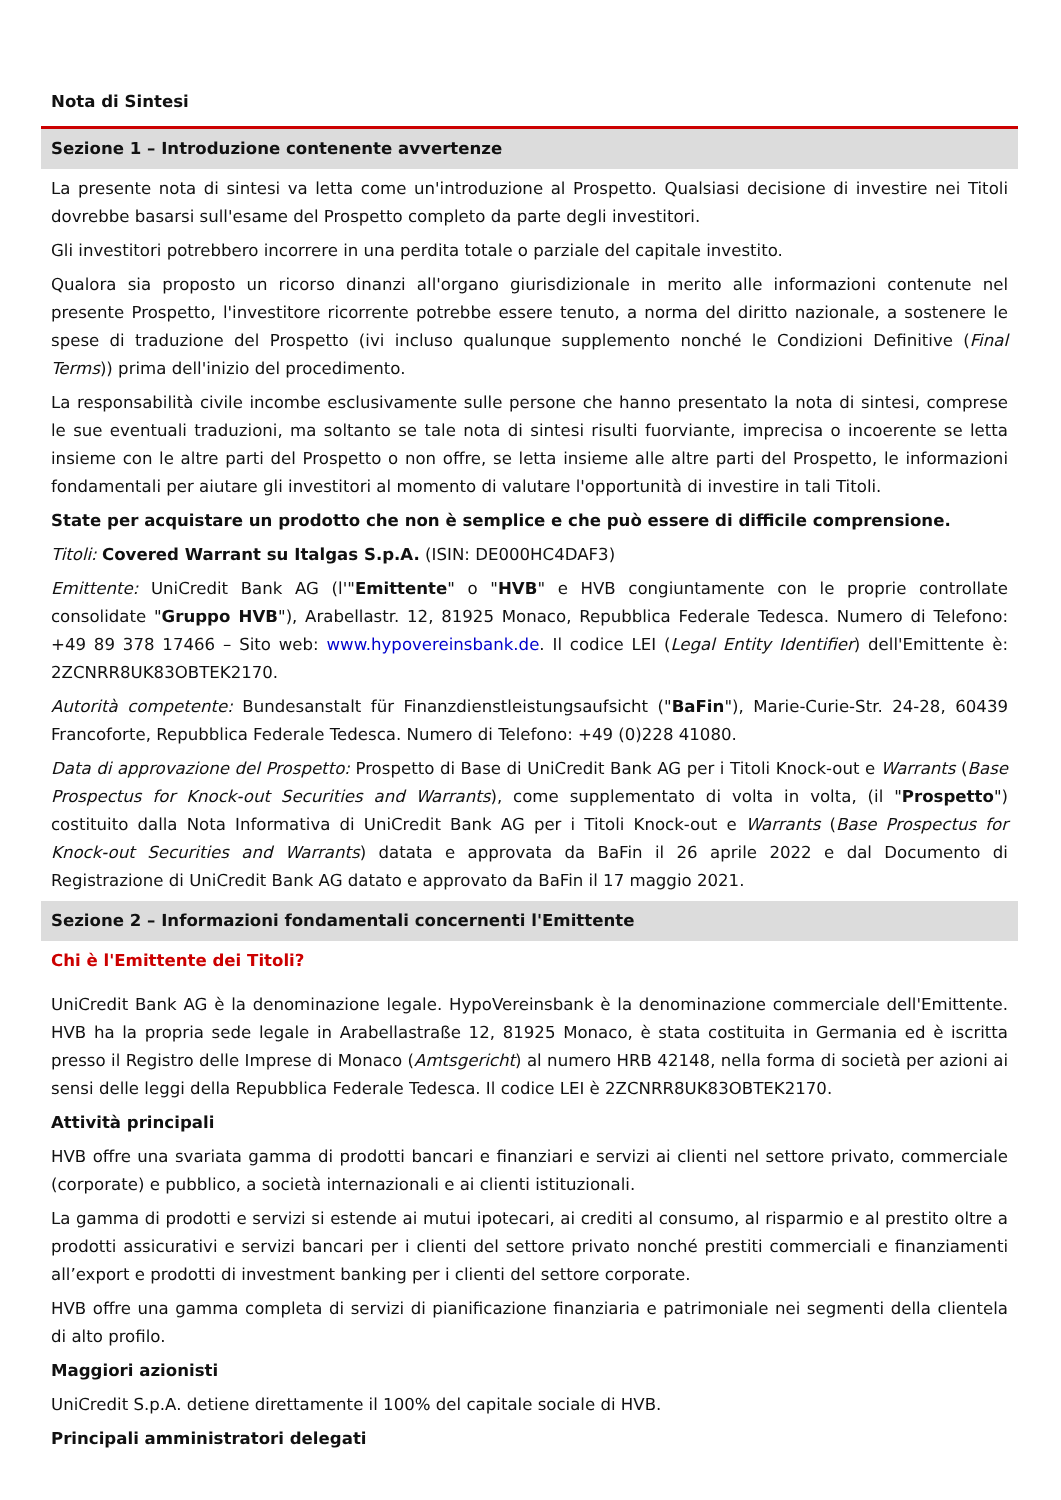Nota di Sintesi
Sezione 1 – Introduzione contenente avvertenze
La presente nota di sintesi va letta come un'introduzione al Prospetto. Qualsiasi decisione di investire nei Titoli dovrebbe basarsi sull'esame del Prospetto completo da parte degli investitori.
Gli investitori potrebbero incorrere in una perdita totale o parziale del capitale investito.
Qualora sia proposto un ricorso dinanzi all'organo giurisdizionale in merito alle informazioni contenute nel presente Prospetto, l'investitore ricorrente potrebbe essere tenuto, a norma del diritto nazionale, a sostenere le spese di traduzione del Prospetto (ivi incluso qualunque supplemento nonché le Condizioni Definitive (Final Terms)) prima dell'inizio del procedimento.
La responsabilità civile incombe esclusivamente sulle persone che hanno presentato la nota di sintesi, comprese le sue eventuali traduzioni, ma soltanto se tale nota di sintesi risulti fuorviante, imprecisa o incoerente se letta insieme con le altre parti del Prospetto o non offre, se letta insieme alle altre parti del Prospetto, le informazioni fondamentali per aiutare gli investitori al momento di valutare l'opportunità di investire in tali Titoli.
State per acquistare un prodotto che non è semplice e che può essere di difficile comprensione.
Titoli: Covered Warrant su Italgas S.p.A. (ISIN: DE000HC4DAF3)
Emittente: UniCredit Bank AG (l'"Emittente" o "HVB" e HVB congiuntamente con le proprie controllate consolidate "Gruppo HVB"), Arabellastr. 12, 81925 Monaco, Repubblica Federale Tedesca. Numero di Telefono: +49 89 378 17466 – Sito web: www.hypovereinsbank.de. Il codice LEI (Legal Entity Identifier) dell'Emittente è: 2ZCNRR8UK83OBTEK2170.
Autorità competente: Bundesanstalt für Finanzdienstleistungsaufsicht ("BaFin"), Marie-Curie-Str. 24-28, 60439 Francoforte, Repubblica Federale Tedesca. Numero di Telefono: +49 (0)228 41080.
Data di approvazione del Prospetto: Prospetto di Base di UniCredit Bank AG per i Titoli Knock-out e Warrants (Base Prospectus for Knock-out Securities and Warrants), come supplementato di volta in volta, (il "Prospetto") costituito dalla Nota Informativa di UniCredit Bank AG per i Titoli Knock-out e Warrants (Base Prospectus for Knock-out Securities and Warrants) datata e approvata da BaFin il 26 aprile 2022 e dal Documento di Registrazione di UniCredit Bank AG datato e approvato da BaFin il 17 maggio 2021.
Sezione 2 – Informazioni fondamentali concernenti l'Emittente
Chi è l'Emittente dei Titoli?
UniCredit Bank AG è la denominazione legale. HypoVereinsbank è la denominazione commerciale dell'Emittente. HVB ha la propria sede legale in Arabellastraße 12, 81925 Monaco, è stata costituita in Germania ed è iscritta presso il Registro delle Imprese di Monaco (Amtsgericht) al numero HRB 42148, nella forma di società per azioni ai sensi delle leggi della Repubblica Federale Tedesca. Il codice LEI è 2ZCNRR8UK83OBTEK2170.
Attività principali
HVB offre una svariata gamma di prodotti bancari e finanziari e servizi ai clienti nel settore privato, commerciale (corporate) e pubblico, a società internazionali e ai clienti istituzionali.
La gamma di prodotti e servizi si estende ai mutui ipotecari, ai crediti al consumo, al risparmio e al prestito oltre a prodotti assicurativi e servizi bancari per i clienti del settore privato nonché prestiti commerciali e finanziamenti all’export e prodotti di investment banking per i clienti del settore corporate.
HVB offre una gamma completa di servizi di pianificazione finanziaria e patrimoniale nei segmenti della clientela di alto profilo.
Maggiori azionisti
UniCredit S.p.A. detiene direttamente il 100% del capitale sociale di HVB.
Principali amministratori delegati